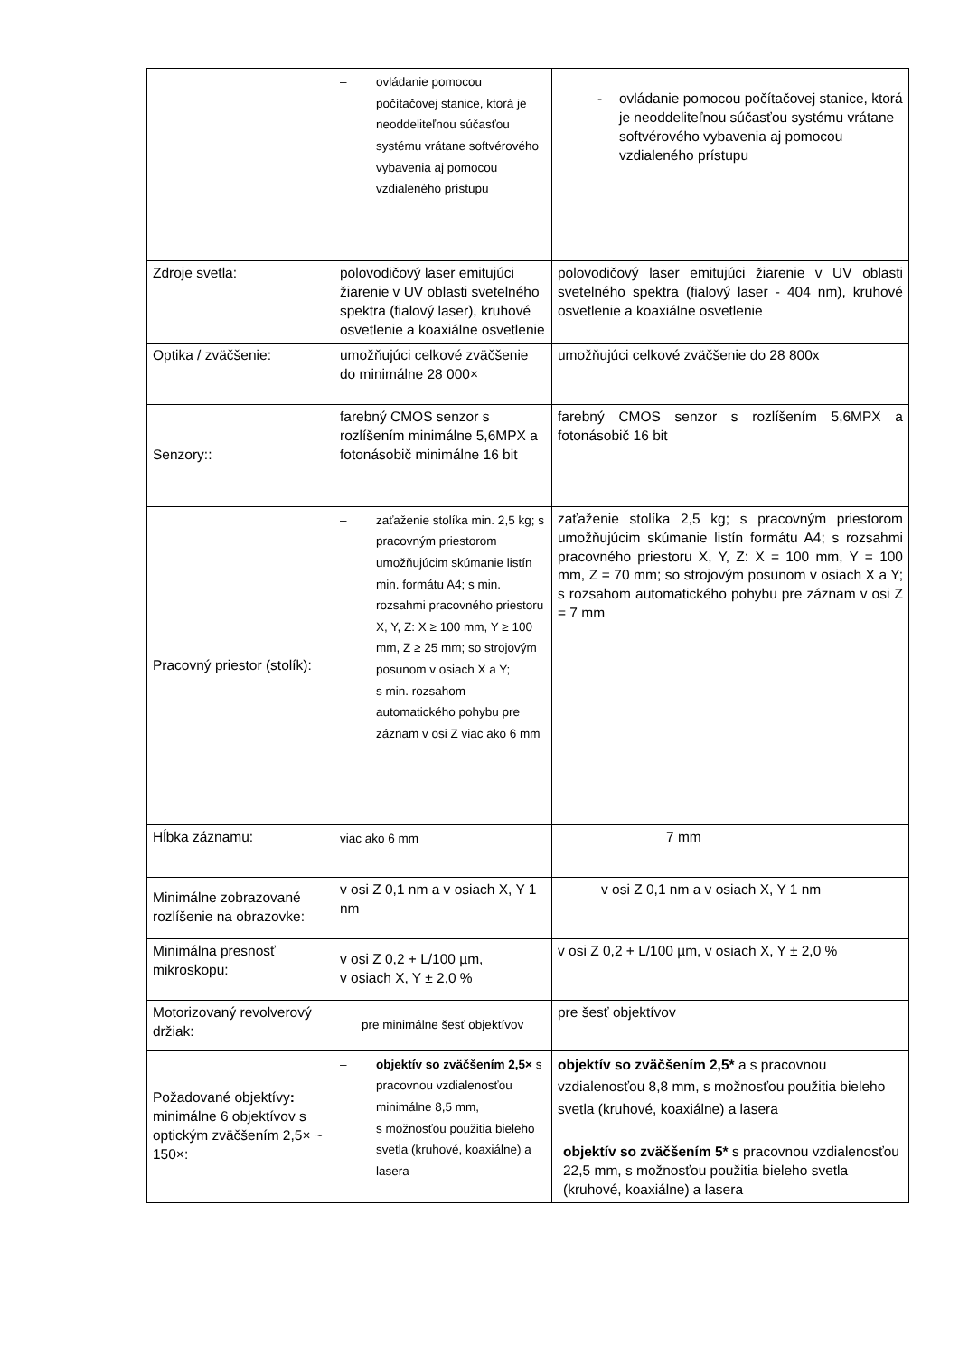| | – ovládanie pomocou počítačovej stanice, ktorá je neoddeliteľnou súčasťou systému vrátane softvérového vybavenia aj pomocou vzdialeného prístupu | - ovládanie pomocou počítačovej stanice, ktorá je neoddeliteľnou súčasťou systému vrátane softvérového vybavenia aj pomocou vzdialeného prístupu |
| Zdroje svetla: | polovodičový laser emitujúci žiarenie v UV oblasti svetelného spektra (fialový laser), kruhové osvetlenie a koaxiálne osvetlenie | polovodičový laser emitujúci žiarenie v UV oblasti svetelného spektra (fialový laser - 404 nm), kruhové osvetlenie a koaxiálne osvetlenie |
| Optika / zväčšenie: | umožňujúci celkové zväčšenie do minimálne 28 000× | umožňujúci celkové zväčšenie do 28 800x |
| Senzory:: | farebný CMOS senzor s rozlíšením minimálne 5,6MPX a fotonásobič minimálne 16 bit | farebný CMOS senzor s rozlíšením 5,6MPX a fotonásobič 16 bit |
| Pracovný priestor (stolík): | – zaťaženie stolíka min. 2,5 kg; s pracovným priestorom umožňujúcim skúmanie listín min. formátu A4; s min. rozsahmi pracovného priestoru X, Y, Z: X ≥ 100 mm, Y ≥ 100 mm, Z ≥ 25 mm; so strojovým posunom v osiach X a Y; s min. rozsahom automatického pohybu pre záznam v osi Z viac ako 6 mm | zaťaženie stolíka 2,5 kg; s pracovným priestorom umožňujúcim skúmanie listín formátu A4; s rozsahmi pracovného priestoru X, Y, Z: X = 100 mm, Y = 100 mm, Z = 70 mm; so strojovým posunom v osiach X a Y; s rozsahom automatického pohybu pre záznam v osi Z = 7 mm |
| Hĺbka záznamu: | viac ako 6 mm | 7 mm |
| Minimálne zobrazované rozlíšenie na obrazovke: | v osi Z 0,1 nm a v osiach X, Y 1 nm | v osi Z 0,1 nm a v osiach X, Y 1 nm |
| Minimálna presnosť mikroskopu: | v osi Z 0,2 + L/100 µm, v osiach X, Y ± 2,0 % | v osi Z 0,2 + L/100 µm, v osiach X, Y ± 2,0 % |
| Motorizovaný revolverový držiak: | pre minimálne šesť objektívov | pre šesť objektívov |
| Požadované objektívy : minimálne 6 objektívov s optickým zväčšením 2,5× ~ 150×: | – objektív so zväčšením 2,5× s pracovnou vzdialenosťou minimálne 8,5 mm, s možnosťou použitia bieleho svetla (kruhové, koaxiálne) a lasera | objektív so zväčšením 2,5* a s pracovnou vzdialenosťou 8,8 mm, s možnosťou použitia bieleho svetla (kruhové, koaxiálne) a lasera objektív so zväčšením 5* s pracovnou vzdialenosťou 22,5 mm, s možnosťou použitia bieleho svetla (kruhové, koaxiálne) a lasera |